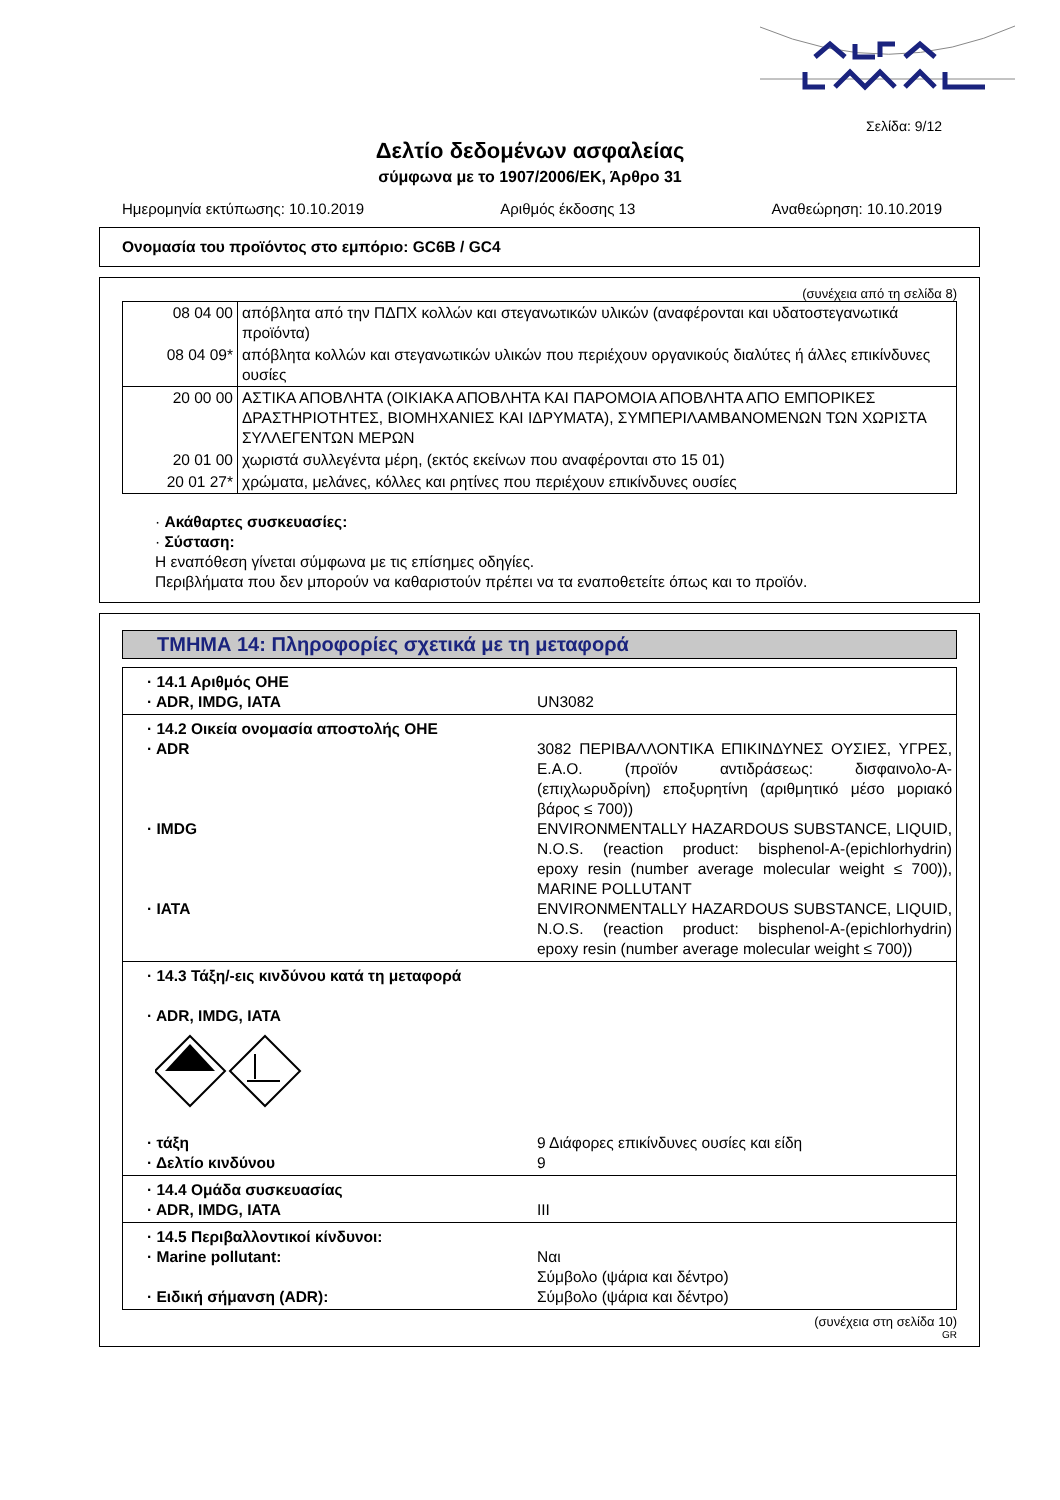Σελίδα: 9/12
Δελτίο δεδομένων ασφαλείας
σύμφωνα με το 1907/2006/ΕΚ, Άρθρο 31
Ημερομηνία εκτύπωσης: 10.10.2019 Αριθμός έκδοσης 13 Αναθεώρηση: 10.10.2019
Ονομασία του προϊόντος στο εμπόριο: GC6B / GC4
(συνέχεια από τη σελίδα 8)
| 08 04 00 | απόβλητα από την ΠΔΠΧ κολλών και στεγανωτικών υλικών (αναφέρονται και υδατοστεγανωτικά προϊόντα) |
| 08 04 09* | απόβλητα κολλών και στεγανωτικών υλικών που περιέχουν οργανικούς διαλύτες ή άλλες επικίνδυνες ουσίες |
| 20 00 00 | ΑΣΤΙΚΑ ΑΠΟΒΛΗΤΑ (ΟΙΚΙΑΚΑ ΑΠΟΒΛΗΤΑ ΚΑΙ ΠΑΡΟΜΟΙΑ ΑΠΟΒΛΗΤΑ ΑΠΟ ΕΜΠΟΡΙΚΕΣ ΔΡΑΣΤΗΡΙΟΤΗΤΕΣ, ΒΙΟΜΗΧΑΝΙΕΣ ΚΑΙ ΙΔΡΥΜΑΤΑ), ΣΥΜΠΕΡΙΛΑΜΒΑΝΟΜΕΝΩΝ ΤΩΝ ΧΩΡΙΣΤΑ ΣΥΛΛΕΓΕΝΤΩΝ ΜΕΡΩΝ |
| 20 01 00 | χωριστά συλλεγέντα μέρη, (εκτός εκείνων που αναφέρονται στο 15 01) |
| 20 01 27* | χρώματα, μελάνες, κόλλες και ρητίνες που περιέχουν επικίνδυνες ουσίες |
· Ακάθαρτες συσκευασίες:
· Σύσταση:
Η εναπόθεση γίνεται σύμφωνα με τις επίσημες οδηγίες.
Περιβλήματα που δεν μπορούν να καθαριστούν πρέπει να τα εναποθετείτε όπως και το προϊόν.
ΤΜΗΜΑ 14: Πληροφορίες σχετικά με τη μεταφορά
· 14.1 Αριθμός ΟΗΕ
· ADR, IMDG, IATA UN3082
· 14.2 Οικεία ονομασία αποστολής ΟΗΕ
· ADR 3082 ΠΕΡΙΒΑΛΛΟΝΤΙΚΑ ΕΠΙΚΙΝΔΥΝΕΣ ΟΥΣΙΕΣ, ΥΓΡΕΣ, Ε.Α.Ο. (προϊόν αντιδράσεως: δισφαινολο-Α-(επιχλωρυδρίνη) εποξυρητίνη (αριθμητικό μέσο μοριακό βάρος ≤ 700))
· IMDG ENVIRONMENTALLY HAZARDOUS SUBSTANCE, LIQUID, N.O.S. (reaction product: bisphenol-A-(epichlorhydrin) epoxy resin (number average molecular weight ≤ 700)), MARINE POLLUTANT
· IATA ENVIRONMENTALLY HAZARDOUS SUBSTANCE, LIQUID, N.O.S. (reaction product: bisphenol-A-(epichlorhydrin) epoxy resin (number average molecular weight ≤ 700))
· 14.3 Τάξη/-εις κινδύνου κατά τη μεταφορά
· ADR, IMDG, IATA
· τάξη 9 Διάφορες επικίνδυνες ουσίες και είδη
· Δελτίο κινδύνου 9
· 14.4 Ομάδα συσκευασίας
· ADR, IMDG, IATA III
· 14.5 Περιβαλλοντικοί κίνδυνοι:
· Marine pollutant: Ναι
Σύμβολο (ψάρια και δέντρο)
· Ειδική σήμανση (ADR): Σύμβολο (ψάρια και δέντρο)
(συνέχεια στη σελίδα 10)
GR